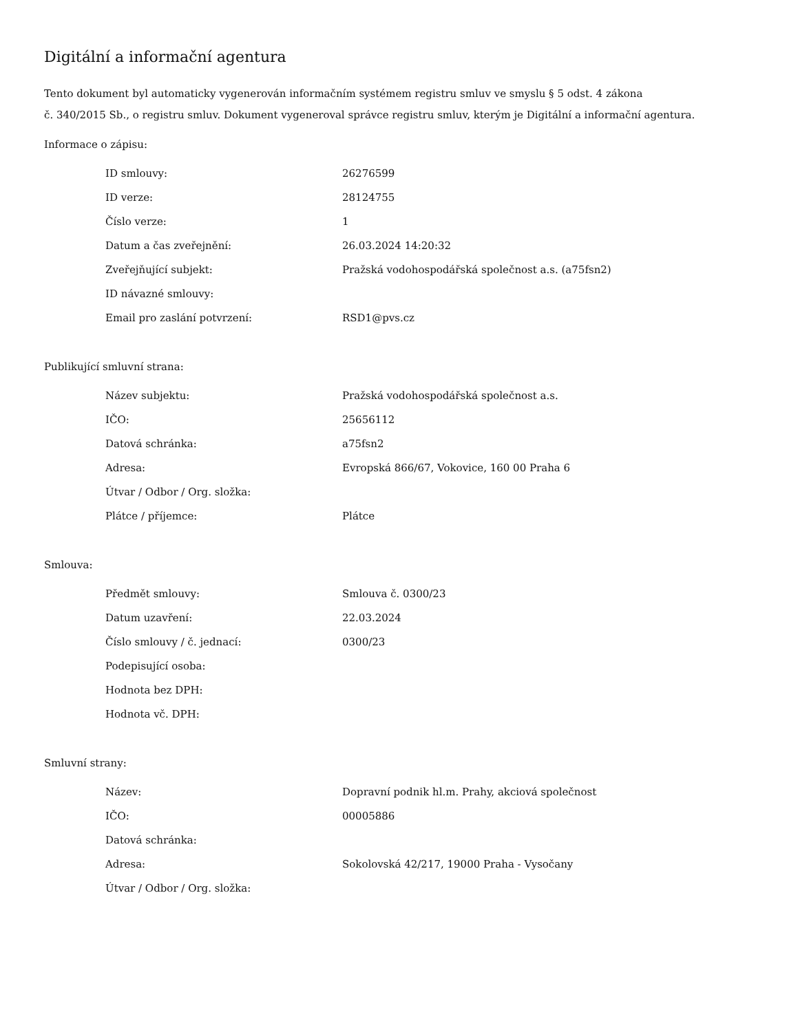Digitální a informační agentura
Tento dokument byl automaticky vygenerován informačním systémem registru smluv ve smyslu § 5 odst. 4 zákona
č. 340/2015 Sb., o registru smluv. Dokument vygeneroval správce registru smluv, kterým je Digitální a informační agentura.
Informace o zápisu:
| ID smlouvy: | 26276599 |
| ID verze: | 28124755 |
| Číslo verze: | 1 |
| Datum a čas zveřejnění: | 26.03.2024 14:20:32 |
| Zveřejňující subjekt: | Pražská vodohospodářská společnost a.s. (a75fsn2) |
| ID návazné smlouvy: | |
| Email pro zaslání potvrzení: | RSD1@pvs.cz |
Publikující smluvní strana:
| Název subjektu: | Pražská vodohospodářská společnost a.s. |
| IČO: | 25656112 |
| Datová schránka: | a75fsn2 |
| Adresa: | Evropská 866/67, Vokovice, 160 00 Praha 6 |
| Útvar / Odbor / Org. složka: | |
| Plátce / příjemce: | Plátce |
Smlouva:
| Předmět smlouvy: | Smlouva č. 0300/23 |
| Datum uzavření: | 22.03.2024 |
| Číslo smlouvy / č. jednací: | 0300/23 |
| Podepisující osoba: | |
| Hodnota bez DPH: | |
| Hodnota vč. DPH: | |
Smluvní strany:
| Název: | Dopravní podnik hl.m. Prahy, akciová společnost |
| IČO: | 00005886 |
| Datová schránka: | |
| Adresa: | Sokolovská 42/217, 19000 Praha - Vysočany |
| Útvar / Odbor / Org. složka: | |